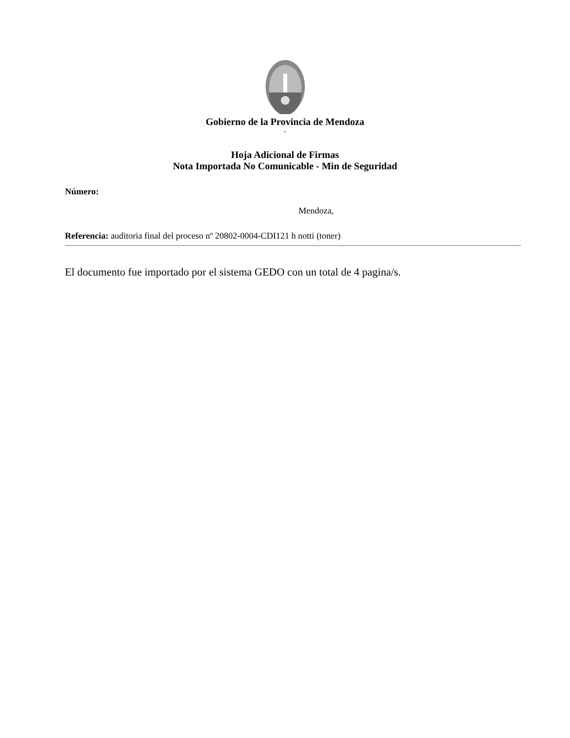Gobierno de la Provincia de Mendoza
-
Hoja Adicional de Firmas
Nota Importada No Comunicable - Min de Seguridad
Número:
Mendoza,
Referencia: auditoria final del proceso nº 20802-0004-CDI121 h notti (toner)
El documento fue importado por el sistema GEDO con un total de 4 pagina/s.